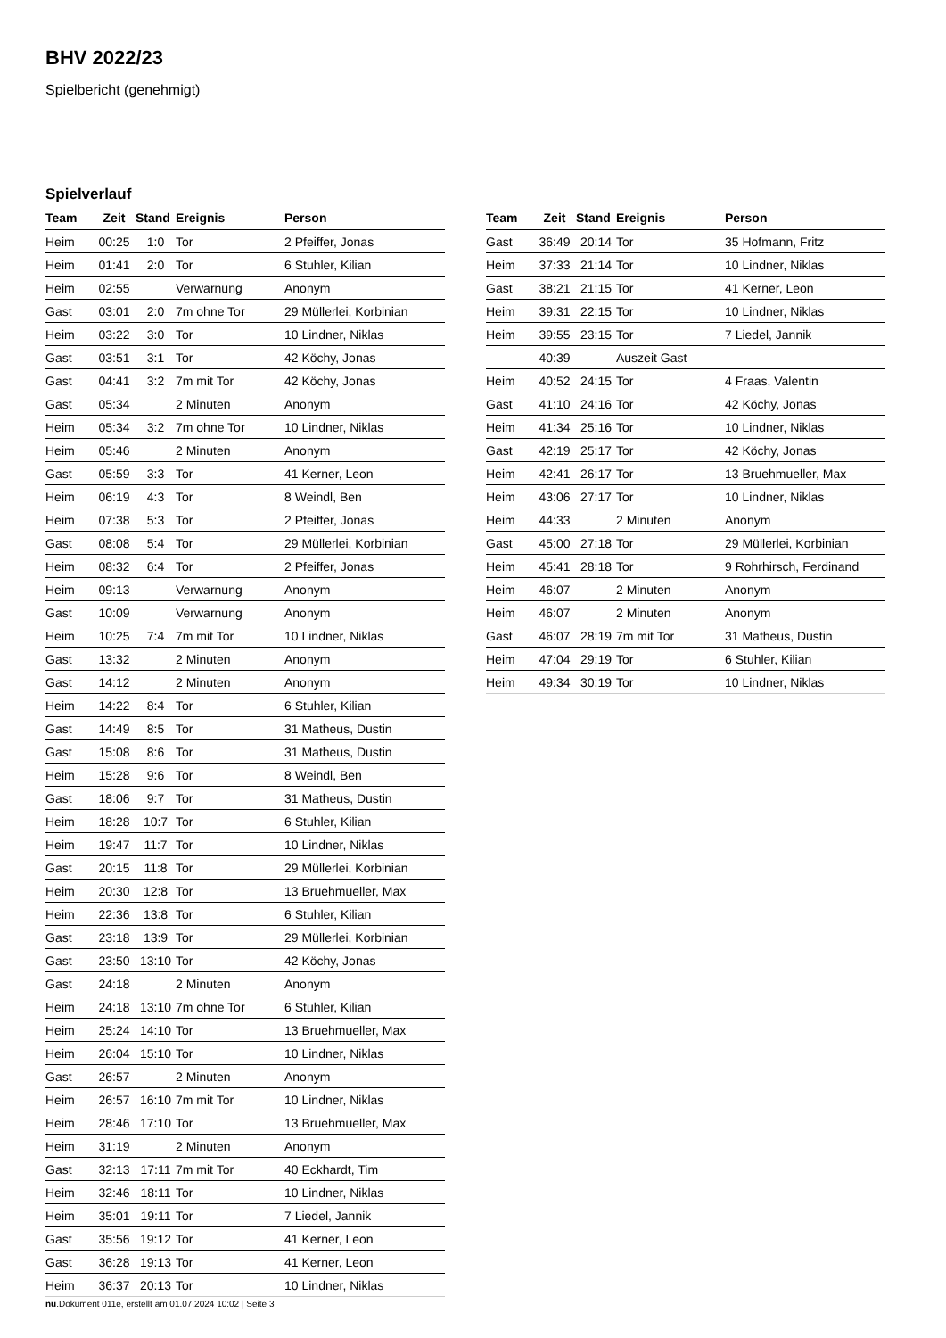BHV 2022/23
Spielbericht (genehmigt)
Spielverlauf
| Team | Zeit | Stand | Ereignis | Person |
| --- | --- | --- | --- | --- |
| Heim | 00:25 | 1:0 | Tor | 2 Pfeiffer, Jonas |
| Heim | 01:41 | 2:0 | Tor | 6 Stuhler, Kilian |
| Heim | 02:55 | | Verwarnung | Anonym |
| Gast | 03:01 | 2:0 | 7m ohne Tor | 29 Müllerlei, Korbinian |
| Heim | 03:22 | 3:0 | Tor | 10 Lindner, Niklas |
| Gast | 03:51 | 3:1 | Tor | 42 Köchy, Jonas |
| Gast | 04:41 | 3:2 | 7m mit Tor | 42 Köchy, Jonas |
| Gast | 05:34 | | 2 Minuten | Anonym |
| Heim | 05:34 | 3:2 | 7m ohne Tor | 10 Lindner, Niklas |
| Heim | 05:46 | | 2 Minuten | Anonym |
| Gast | 05:59 | 3:3 | Tor | 41 Kerner, Leon |
| Heim | 06:19 | 4:3 | Tor | 8 Weindl, Ben |
| Heim | 07:38 | 5:3 | Tor | 2 Pfeiffer, Jonas |
| Gast | 08:08 | 5:4 | Tor | 29 Müllerlei, Korbinian |
| Heim | 08:32 | 6:4 | Tor | 2 Pfeiffer, Jonas |
| Heim | 09:13 | | Verwarnung | Anonym |
| Gast | 10:09 | | Verwarnung | Anonym |
| Heim | 10:25 | 7:4 | 7m mit Tor | 10 Lindner, Niklas |
| Gast | 13:32 | | 2 Minuten | Anonym |
| Gast | 14:12 | | 2 Minuten | Anonym |
| Heim | 14:22 | 8:4 | Tor | 6 Stuhler, Kilian |
| Gast | 14:49 | 8:5 | Tor | 31 Matheus, Dustin |
| Gast | 15:08 | 8:6 | Tor | 31 Matheus, Dustin |
| Heim | 15:28 | 9:6 | Tor | 8 Weindl, Ben |
| Gast | 18:06 | 9:7 | Tor | 31 Matheus, Dustin |
| Heim | 18:28 | 10:7 | Tor | 6 Stuhler, Kilian |
| Heim | 19:47 | 11:7 | Tor | 10 Lindner, Niklas |
| Gast | 20:15 | 11:8 | Tor | 29 Müllerlei, Korbinian |
| Heim | 20:30 | 12:8 | Tor | 13 Bruehmueller, Max |
| Heim | 22:36 | 13:8 | Tor | 6 Stuhler, Kilian |
| Gast | 23:18 | 13:9 | Tor | 29 Müllerlei, Korbinian |
| Gast | 23:50 | 13:10 | Tor | 42 Köchy, Jonas |
| Gast | 24:18 | | 2 Minuten | Anonym |
| Heim | 24:18 | 13:10 | 7m ohne Tor | 6 Stuhler, Kilian |
| Heim | 25:24 | 14:10 | Tor | 13 Bruehmueller, Max |
| Heim | 26:04 | 15:10 | Tor | 10 Lindner, Niklas |
| Gast | 26:57 | | 2 Minuten | Anonym |
| Heim | 26:57 | 16:10 | 7m mit Tor | 10 Lindner, Niklas |
| Heim | 28:46 | 17:10 | Tor | 13 Bruehmueller, Max |
| Heim | 31:19 | | 2 Minuten | Anonym |
| Gast | 32:13 | 17:11 | 7m mit Tor | 40 Eckhardt, Tim |
| Heim | 32:46 | 18:11 | Tor | 10 Lindner, Niklas |
| Heim | 35:01 | 19:11 | Tor | 7 Liedel, Jannik |
| Gast | 35:56 | 19:12 | Tor | 41 Kerner, Leon |
| Gast | 36:28 | 19:13 | Tor | 41 Kerner, Leon |
| Heim | 36:37 | 20:13 | Tor | 10 Lindner, Niklas |
| Team | Zeit | Stand | Ereignis | Person |
| --- | --- | --- | --- | --- |
| Gast | 36:49 | 20:14 | Tor | 35 Hofmann, Fritz |
| Heim | 37:33 | 21:14 | Tor | 10 Lindner, Niklas |
| Gast | 38:21 | 21:15 | Tor | 41 Kerner, Leon |
| Heim | 39:31 | 22:15 | Tor | 10 Lindner, Niklas |
| Heim | 39:55 | 23:15 | Tor | 7 Liedel, Jannik |
| | 40:39 | | Auszeit Gast | |
| Heim | 40:52 | 24:15 | Tor | 4 Fraas, Valentin |
| Gast | 41:10 | 24:16 | Tor | 42 Köchy, Jonas |
| Heim | 41:34 | 25:16 | Tor | 10 Lindner, Niklas |
| Gast | 42:19 | 25:17 | Tor | 42 Köchy, Jonas |
| Heim | 42:41 | 26:17 | Tor | 13 Bruehmueller, Max |
| Heim | 43:06 | 27:17 | Tor | 10 Lindner, Niklas |
| Heim | 44:33 | | 2 Minuten | Anonym |
| Gast | 45:00 | 27:18 | Tor | 29 Müllerlei, Korbinian |
| Heim | 45:41 | 28:18 | Tor | 9 Rohrhirsch, Ferdinand |
| Heim | 46:07 | | 2 Minuten | Anonym |
| Heim | 46:07 | | 2 Minuten | Anonym |
| Gast | 46:07 | 28:19 | 7m mit Tor | 31 Matheus, Dustin |
| Heim | 47:04 | 29:19 | Tor | 6 Stuhler, Kilian |
| Heim | 49:34 | 30:19 | Tor | 10 Lindner, Niklas |
nu.Dokument 011e, erstellt am 01.07.2024 10:02 | Seite 3